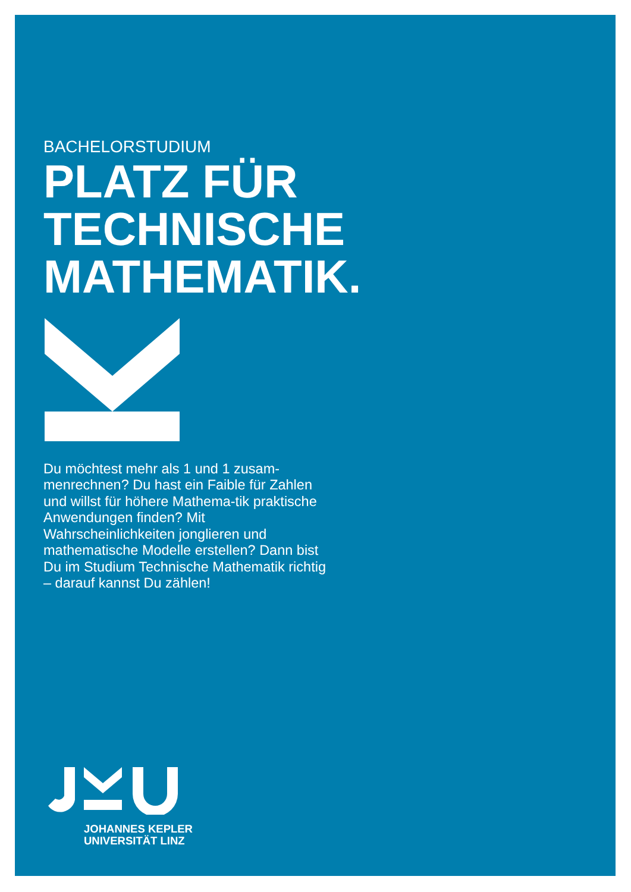BACHELORSTUDIUM
PLATZ FÜR
TECHNISCHE
MATHEMATIK.
Du möchtest mehr als 1 und 1 zusam-menrechnen? Du hast ein Faible für Zahlen und willst für höhere Mathema-tik praktische Anwendungen finden? Mit Wahrscheinlichkeiten jonglieren und mathematische Modelle erstellen? Dann bist Du im Studium Technische Mathematik richtig – darauf kannst Du zählen!
JOHANNES KEPLER
UNIVERSITÄT LINZ